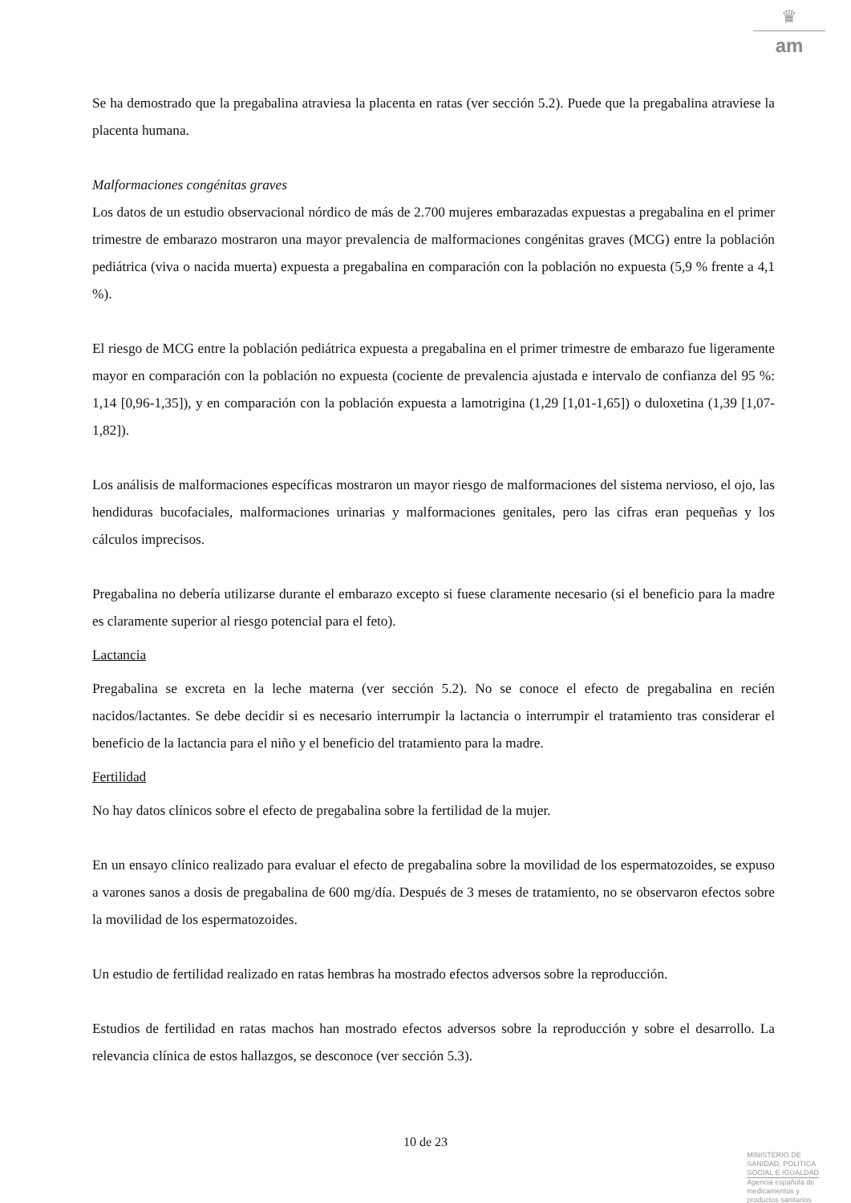♛
am
Se ha demostrado que la pregabalina atraviesa la placenta en ratas (ver sección 5.2). Puede que la pregabalina atraviese la placenta humana.
Malformaciones congénitas graves
Los datos de un estudio observacional nórdico de más de 2.700 mujeres embarazadas expuestas a pregabalina en el primer trimestre de embarazo mostraron una mayor prevalencia de malformaciones congénitas graves (MCG) entre la población pediátrica (viva o nacida muerta) expuesta a pregabalina en comparación con la población no expuesta (5,9 % frente a 4,1 %).
El riesgo de MCG entre la población pediátrica expuesta a pregabalina en el primer trimestre de embarazo fue ligeramente mayor en comparación con la población no expuesta (cociente de prevalencia ajustada e intervalo de confianza del 95 %: 1,14 [0,96-1,35]), y en comparación con la población expuesta a lamotrigina (1,29 [1,01-1,65]) o duloxetina (1,39 [1,07-1,82]).
Los análisis de malformaciones específicas mostraron un mayor riesgo de malformaciones del sistema nervioso, el ojo, las hendiduras bucofaciales, malformaciones urinarias y malformaciones genitales, pero las cifras eran pequeñas y los cálculos imprecisos.
Pregabalina no debería utilizarse durante el embarazo excepto si fuese claramente necesario (si el beneficio para la madre es claramente superior al riesgo potencial para el feto).
Lactancia
Pregabalina se excreta en la leche materna (ver sección 5.2). No se conoce el efecto de pregabalina en recién nacidos/lactantes. Se debe decidir si es necesario interrumpir la lactancia o interrumpir el tratamiento tras considerar el beneficio de la lactancia para el niño y el beneficio del tratamiento para la madre.
Fertilidad
No hay datos clínicos sobre el efecto de pregabalina sobre la fertilidad de la mujer.
En un ensayo clínico realizado para evaluar el efecto de pregabalina sobre la movilidad de los espermatozoides, se expuso a varones sanos a dosis de pregabalina de 600 mg/día. Después de 3 meses de tratamiento, no se observaron efectos sobre la movilidad de los espermatozoides.
Un estudio de fertilidad realizado en ratas hembras ha mostrado efectos adversos sobre la reproducción.
Estudios de fertilidad en ratas machos han mostrado efectos adversos sobre la reproducción y sobre el desarrollo. La relevancia clínica de estos hallazgos, se desconoce (ver sección 5.3).
10 de 23
MINISTERIO DE
SANIDAD, POLITICA
SOCIAL E IGUALDAD
Agencia española de
medicamentos y
productos sanitarios